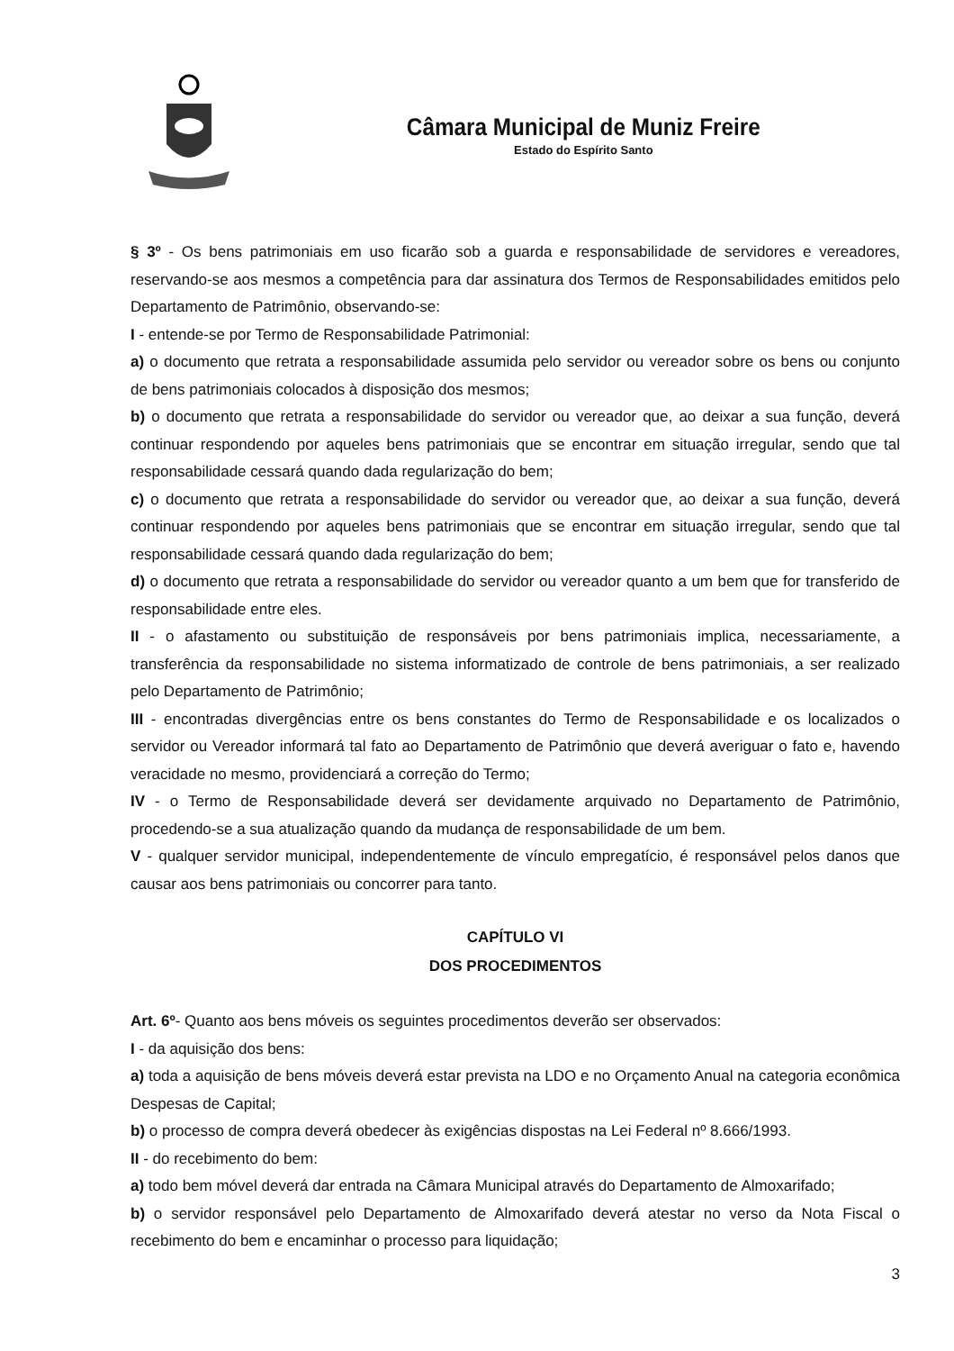Câmara Municipal de Muniz Freire
Estado do Espírito Santo
§ 3º - Os bens patrimoniais em uso ficarão sob a guarda e responsabilidade de servidores e vereadores, reservando-se aos mesmos a competência para dar assinatura dos Termos de Responsabilidades emitidos pelo Departamento de Patrimônio, observando-se:
I - entende-se por Termo de Responsabilidade Patrimonial:
a) o documento que retrata a responsabilidade assumida pelo servidor ou vereador sobre os bens ou conjunto de bens patrimoniais colocados à disposição dos mesmos;
b) o documento que retrata a responsabilidade do servidor ou vereador que, ao deixar a sua função, deverá continuar respondendo por aqueles bens patrimoniais que se encontrar em situação irregular, sendo que tal responsabilidade cessará quando dada regularização do bem;
c) o documento que retrata a responsabilidade do servidor ou vereador que, ao deixar a sua função, deverá continuar respondendo por aqueles bens patrimoniais que se encontrar em situação irregular, sendo que tal responsabilidade cessará quando dada regularização do bem;
d) o documento que retrata a responsabilidade do servidor ou vereador quanto a um bem que for transferido de responsabilidade entre eles.
II - o afastamento ou substituição de responsáveis por bens patrimoniais implica, necessariamente, a transferência da responsabilidade no sistema informatizado de controle de bens patrimoniais, a ser realizado pelo Departamento de Patrimônio;
III - encontradas divergências entre os bens constantes do Termo de Responsabilidade e os localizados o servidor ou Vereador informará tal fato ao Departamento de Patrimônio que deverá averiguar o fato e, havendo veracidade no mesmo, providenciará a correção do Termo;
IV - o Termo de Responsabilidade deverá ser devidamente arquivado no Departamento de Patrimônio, procedendo-se a sua atualização quando da mudança de responsabilidade de um bem.
V - qualquer servidor municipal, independentemente de vínculo empregatício, é responsável pelos danos que causar aos bens patrimoniais ou concorrer para tanto.
CAPÍTULO VI
DOS PROCEDIMENTOS
Art. 6º- Quanto aos bens móveis os seguintes procedimentos deverão ser observados:
I - da aquisição dos bens:
a) toda a aquisição de bens móveis deverá estar prevista na LDO e no Orçamento Anual na categoria econômica Despesas de Capital;
b) o processo de compra deverá obedecer às exigências dispostas na Lei Federal nº 8.666/1993.
II - do recebimento do bem:
a) todo bem móvel deverá dar entrada na Câmara Municipal através do Departamento de Almoxarifado;
b) o servidor responsável pelo Departamento de Almoxarifado deverá atestar no verso da Nota Fiscal o recebimento do bem e encaminhar o processo para liquidação;
3